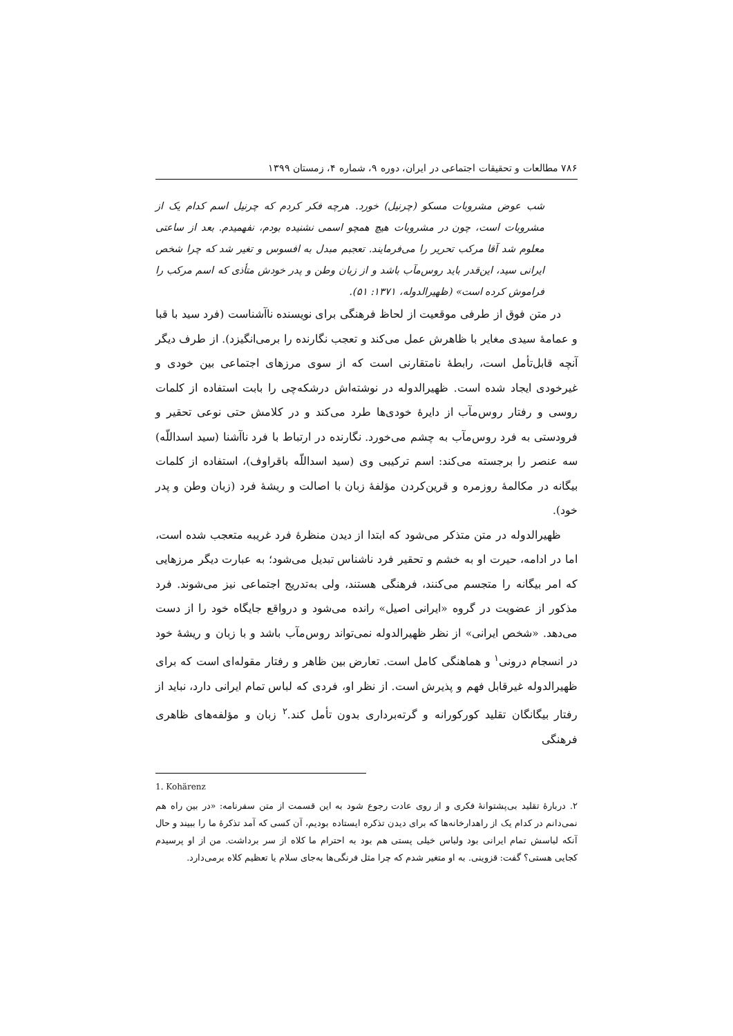۷۸۶ مطالعات و تحقیقات اجتماعی در ایران، دوره ۹، شماره ۴، زمستان ۱۳۹۹
شب عوض مشروبات مسکو (چرنیل) خورد. هرچه فکر کردم که چرنیل اسم کدام یک از مشروبات است، چون در مشروبات هیچ همچو اسمی نشنیده بودم، نفهمیدم. بعد از ساعتی معلوم شد آقا مرکب تحریر را می‌فرمایند. تعجبم مبدل به افسوس و تغیر شد که چرا شخص ایرانی سید، این‌قدر باید روس‌مآب باشد و از زبان وطن و پدر خودش متأذی که اسم مرکب را فراموش کرده است» (ظهیرالدوله، ۱۳۷۱: ۵۱).
در متن فوق از طرفی موقعیت از لحاظ فرهنگی برای نویسنده ناآشناست (فرد سید با قبا و عمامهٔ سیدی مغایر با ظاهرش عمل می‌کند و تعجب نگارنده را برمی‌انگیزد). از طرف دیگر آنچه قابل‌تأمل است، رابطهٔ نامتقارنی است که از سوی مرزهای اجتماعی بین خودی و غیرخودی ایجاد شده است. ظهیرالدوله در نوشته‌اش درشکه‌چی را بابت استفاده از کلمات روسی و رفتار روس‌مآب از دایرهٔ خودی‌ها طرد می‌کند و در کلامش حتی نوعی تحقیر و فرودستی به فرد روس‌مآب به چشم می‌خورد. نگارنده در ارتباط با فرد ناآشنا (سید اسداللّه) سه عنصر را برجسته می‌کند: اسم ترکیبی وی (سید اسداللّه باقراوف)، استفاده از کلمات بیگانه در مکالمهٔ روزمره و قرین‌کردن مؤلفهٔ زبان با اصالت و ریشهٔ فرد (زبان وطن و پدر خود).
ظهیرالدوله در متن متذکر می‌شود که ابتدا از دیدن منظرهٔ فرد غریبه متعجب شده است، اما در ادامه، حیرت او به خشم و تحقیر فرد ناشناس تبدیل می‌شود؛ به عبارت دیگر مرزهایی که امر بیگانه را متجسم می‌کنند، فرهنگی هستند، ولی به‌تدریج اجتماعی نیز می‌شوند. فرد مذکور از عضویت در گروه «ایرانی اصیل» رانده می‌شود و درواقع جایگاه خود را از دست می‌دهد. «شخص ایرانی» از نظر ظهیرالدوله نمی‌تواند روس‌مآب باشد و با زبان و ریشهٔ خود در انسجام درونی<sup>۱</sup> و هماهنگی کامل است. تعارض بین ظاهر و رفتار مقوله‌ای است که برای ظهیرالدوله غیرقابل فهم و پذیرش است. از نظر او، فردی که لباس تمام ایرانی دارد، نباید از رفتار بیگانگان تقلید کورکورانه و گرته‌برداری بدون تأمل کند.<sup>۲</sup> زبان و مؤلفه‌های ظاهری فرهنگی
1. Kohärenz
۲. دربارهٔ تقلید بی‌پشتوانهٔ فکری و از روی عادت رجوع شود به این قسمت از متن سفرنامه: «در بین راه هم نمی‌دانم در کدام یک از راهدارخانه‌ها که برای دیدن تذکره ایستاده بودیم، آن کسی که آمد تذکرهٔ ما را ببیند و حال آنکه لباسش تمام ایرانی بود ولباس خیلی پستی هم بود به احترام ما کلاه از سر برداشت. من از او پرسیدم کجایی هستی؟ گفت: قزوینی. به او متغیر شدم که چرا مثل فرنگی‌ها به‌جای سلام یا تعظیم کلاه برمی‌دارد.